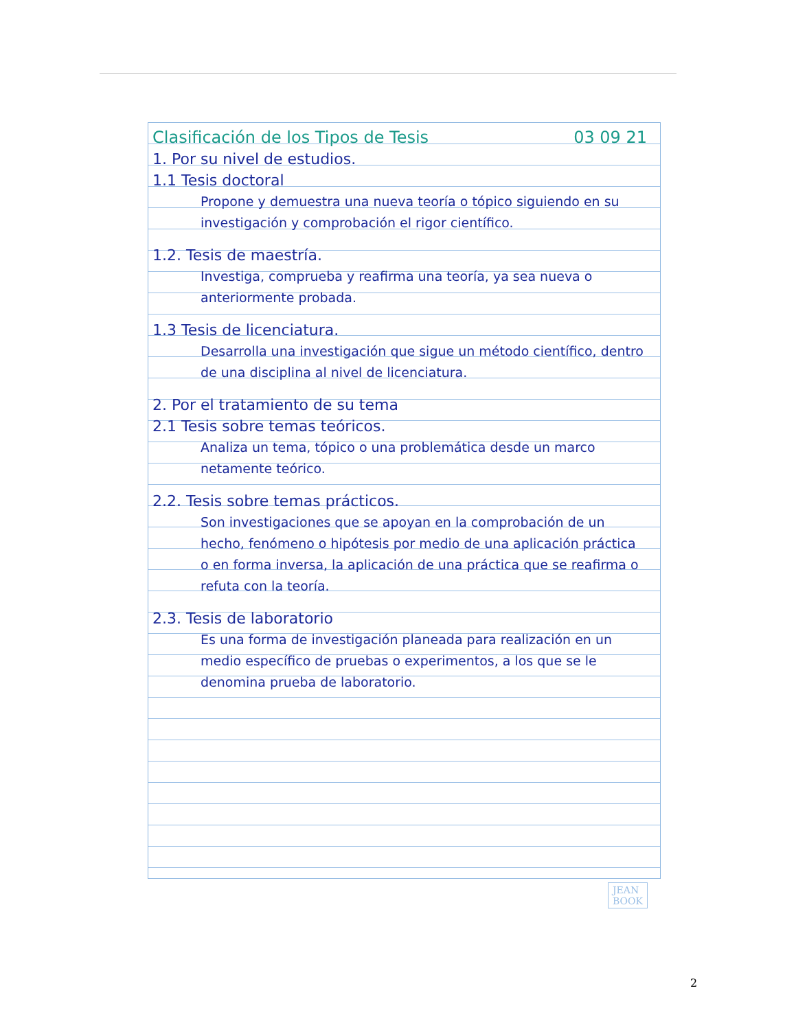Clasificación de los Tipos de Tesis 03 09 21
1. Por su nivel de estudios.
1.1 Tesis doctoral
Propone y demuestra una nueva teoría o tópico siguiendo en su investigación y comprobación el rigor científico.
1.2. Tesis de maestría.
Investiga, comprueba y reafirma una teoría, ya sea nueva o anteriormente probada.
1.3 Tesis de licenciatura.
Desarrolla una investigación que sigue un método científico, dentro de una disciplina al nivel de licenciatura.
2. Por el tratamiento de su tema
2.1 Tesis sobre temas teóricos.
Analiza un tema, tópico o una problemática desde un marco netamente teórico.
2.2. Tesis sobre temas prácticos.
Son investigaciones que se apoyan en la comprobación de un hecho, fenómeno o hipótesis por medio de una aplicación práctica o en forma inversa, la aplicación de una práctica que se reafirma o refuta con la teoría.
2.3. Tesis de laboratorio
Es una forma de investigación planeada para realización en un medio específico de pruebas o experimentos, a los que se le denomina prueba de laboratorio.
JEAN
BOOK
2